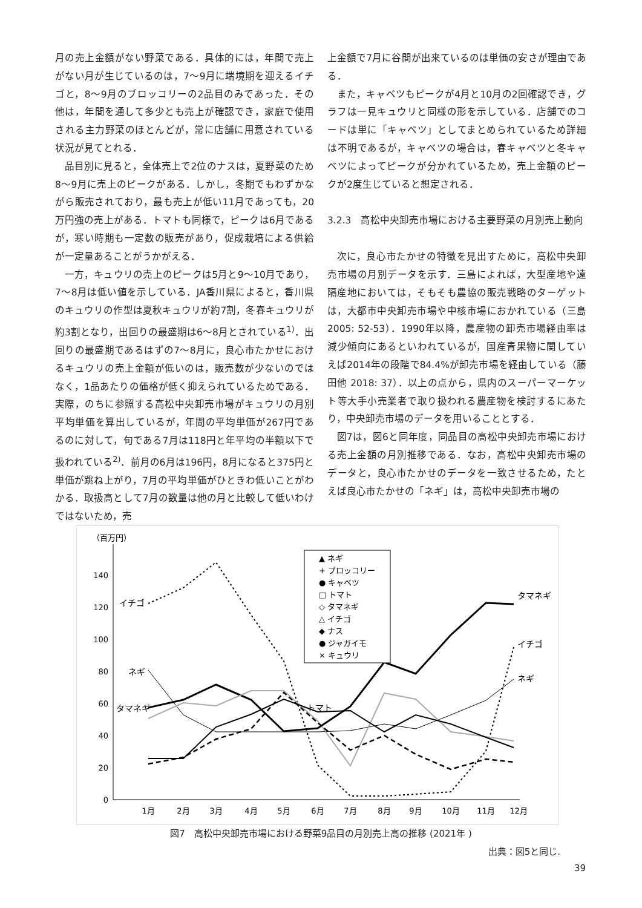月の売上金額がない野菜である．具体的には，年間で売上がない月が生じているのは，7～9月に端境期を迎えるイチゴと，8～9月のブロッコリーの2品目のみであった．その他は，年間を通して多少とも売上が確認でき，家庭で使用される主力野菜のほとんどが，常に店舗に用意されている状況が見てとれる．
品目別に見ると，全体売上で2位のナスは，夏野菜のため8～9月に売上のピークがある．しかし，冬期でもわずかながら販売されており，最も売上が低い11月であっても，20万円強の売上がある．トマトも同様で，ピークは6月であるが，寒い時期も一定数の販売があり，促成栽培による供給が一定量あることがうかがえる．
一方，キュウリの売上のピークは5月と9～10月であり，7～8月は低い値を示している．JA香川県によると，香川県のキュウリの作型は夏秋キュウリが約7割，冬春キュウリが約3割となり，出回りの最盛期は6～8月とされている<sup>1)</sup>．出回りの最盛期であるはずの7～8月に，良心市たかせにおけるキュウリの売上金額が低いのは，販売数が少ないのではなく，1品あたりの価格が低く抑えられているためである．実際，のちに参照する高松中央卸売市場がキュウリの月別平均単価を算出しているが，年間の平均単価が267円であるのに対して，旬である7月は118円と年平均の半額以下で扱われている<sup>2)</sup>．前月の6月は196円，8月になると375円と単価が跳ね上がり，7月の平均単価がひときわ低いことがわかる．取扱高として7月の数量は他の月と比較して低いわけではないため，売
上金額で7月に谷間が出来ているのは単価の安さが理由である．
また，キャベツもピークが4月と10月の2回確認でき，グラフは一見キュウリと同様の形を示している．店舗でのコードは単に「キャベツ」としてまとめられているため詳細は不明であるが，キャベツの場合は，春キャベツと冬キャベツによってピークが分かれているため，売上金額のピークが2度生じていると想定される．
3.2.3　高松中央卸売市場における主要野菜の月別売上動向
次に，良心市たかせの特徴を見出すために，高松中央卸売市場の月別データを示す．三島によれば，大型産地や遠隔産地においては，そもそも農協の販売戦略のターゲットは，大都市中央卸売市場や中核市場におかれている（三島2005: 52-53）．1990年以降，農産物の卸売市場経由率は減少傾向にあるといわれているが，国産青果物に関していえば2014年の段階で84.4%が卸売市場を経由している（藤田他 2018: 37）．以上の点から，県内のスーパーマーケット等大手小売業者で取り扱われる農産物を検討するにあたり，中央卸売市場のデータを用いることとする．
図7は，図6と同年度，同品目の高松中央卸売市場における売上金額の月別推移である．なお，高松中央卸売市場のデータと，良心市たかせのデータを一致させるため，たとえば良心市たかせの「ネギ」は，高松中央卸売市場の
（百万円）
0
20
40
60
80
100
120
140
1月
2月
3月
4月
5月
6月
7月
8月
9月
10月
11月
12月
イチゴ
ネギ
タマネギ
タマネギ
イチゴ
ネギ
トマト
▲ ネギ
+ ブロッコリー
● キャベツ
□ トマト
◇ タマネギ
△ イチゴ
◆ ナス
● ジャガイモ
× キュウリ
図7　高松中央卸売市場における野菜9品目の月別売上高の推移 (2021年 )
出典：図5と同じ.
39